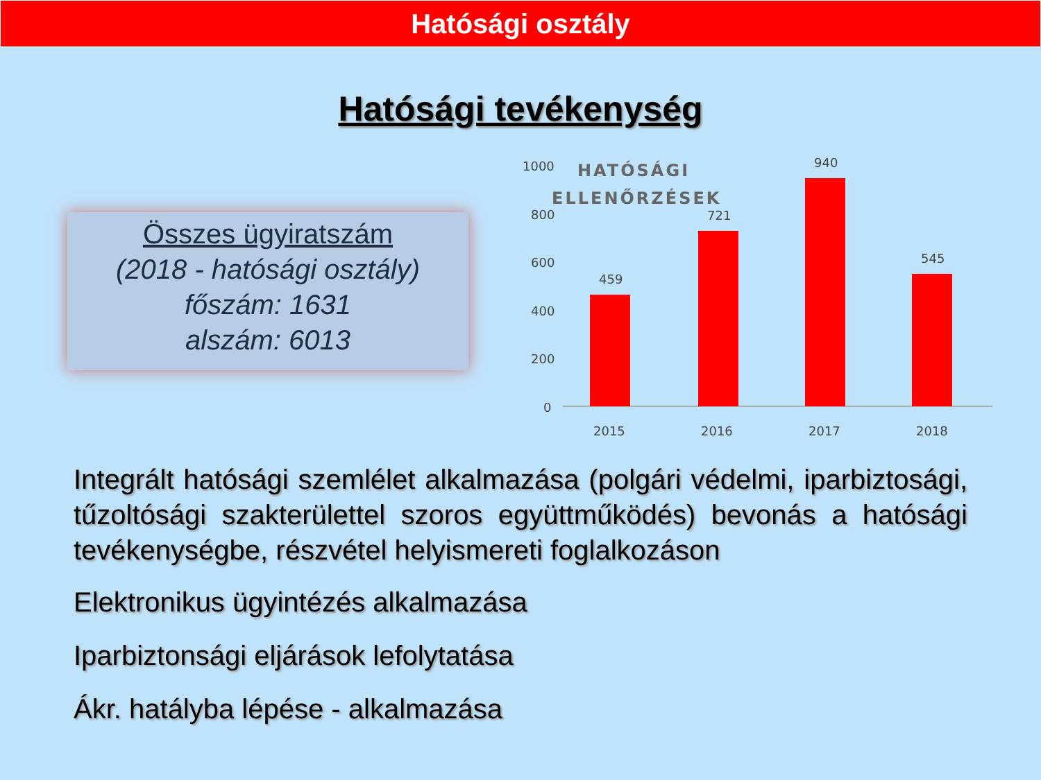Hatósági osztály
Hatósági tevékenység
Összes ügyiratszám
(2018 - hatósági osztály)
főszám: 1631
alszám: 6013
1000
800
600
400
200
0
HATÓSÁGI
ELLENŐRZÉSEK
459
721
940
545
2015
2016
2017
2018
Integrált hatósági szemlélet alkalmazása (polgári védelmi, iparbiztosági, tűzoltósági szakterülettel szoros együttműködés) bevonás a hatósági tevékenységbe, részvétel helyismereti foglalkozáson
Elektronikus ügyintézés alkalmazása
Iparbiztonsági eljárások lefolytatása
Ákr. hatályba lépése - alkalmazása